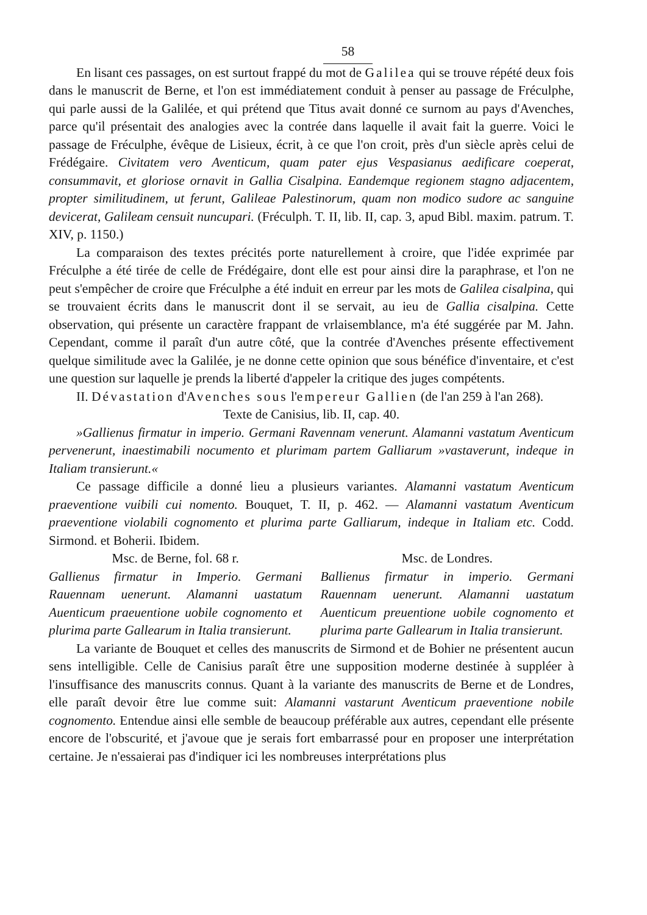58
En lisant ces passages, on est surtout frappé du mot de Galilea qui se trouve répété deux fois dans le manuscrit de Berne, et l'on est immédiatement conduit à penser au passage de Fréculphe, qui parle aussi de la Galilée, et qui prétend que Titus avait donné ce surnom au pays d'Avenches, parce qu'il présentait des analogies avec la contrée dans laquelle il avait fait la guerre. Voici le passage de Fréculphe, évêque de Lisieux, écrit, à ce que l'on croit, près d'un siècle après celui de Frédégaire. Civitatem vero Aventicum, quam pater ejus Vespasianus aedificare coeperat, consummavit, et gloriose ornavit in Gallia Cisalpina. Eandemque regionem stagno adjacentem, propter similitudinem, ut ferunt, Galileae Palestinorum, quam non modico sudore ac sanguine devicerat, Galileam censuit nuncupari. (Fréculph. T. II, lib. II, cap. 3, apud Bibl. maxim. patrum. T. XIV, p. 1150.)
La comparaison des textes précités porte naturellement à croire, que l'idée exprimée par Fréculphe a été tirée de celle de Frédégaire, dont elle est pour ainsi dire la paraphrase, et l'on ne peut s'empêcher de croire que Fréculphe a été induit en erreur par les mots de Galilea cisalpina, qui se trouvaient écrits dans le manuscrit dont il se servait, au ieu de Gallia cisalpina. Cette observation, qui présente un caractère frappant de vrlaisemblance, m'a été suggérée par M. Jahn. Cependant, comme il paraît d'un autre côté, que la contrée d'Avenches présente effectivement quelque similitude avec la Galilée, je ne donne cette opinion que sous bénéfice d'inventaire, et c'est une question sur laquelle je prends la liberté d'appeler la critique des juges compétents.
II. Dévastation d'Avenches sous l'empereur Gallien (de l'an 259 à l'an 268).
Texte de Canisius, lib. II, cap. 40.
»Gallienus firmatur in imperio. Germani Ravennam venerunt. Alamanni vastatum Aventicum pervenerunt, inaestimabili nocumento et plurimam partem Galliarum »vastaverunt, indeque in Italiam transierunt.«
Ce passage difficile a donné lieu a plusieurs variantes. Alamanni vastatum Aventicum praeventione vuibili cui nomento. Bouquet, T. II, p. 462. — Alamanni vastatum Aventicum praeventione violabili cognomento et plurima parte Galliarum, indeque in Italiam etc. Codd. Sirmond. et Boherii. Ibidem.
Msc. de Berne, fol. 68 r.
Gallienus firmatur in Imperio. Germani Rauennam uenerunt. Alamanni uastatum Auenticum praeuentione uobile cognomento et plurima parte Gallearum in Italia transierunt.
Msc. de Londres.
Ballienus firmatur in imperio. Germani Rauennam uenerunt. Alamanni uastatum Auenticum preuentione uobile cognomento et plurima parte Gallearum in Italia transierunt.
La variante de Bouquet et celles des manuscrits de Sirmond et de Bohier ne présentent aucun sens intelligible. Celle de Canisius paraît être une supposition moderne destinée à suppléer à l'insuffisance des manuscrits connus. Quant à la variante des manuscrits de Berne et de Londres, elle paraît devoir être lue comme suit: Alamanni vastarunt Aventicum praeventione nobile cognomento. Entendue ainsi elle semble de beaucoup préférable aux autres, cependant elle présente encore de l'obscurité, et j'avoue que je serais fort embarrassé pour en proposer une interprétation certaine. Je n'essaierai pas d'indiquer ici les nombreuses interprétations plus